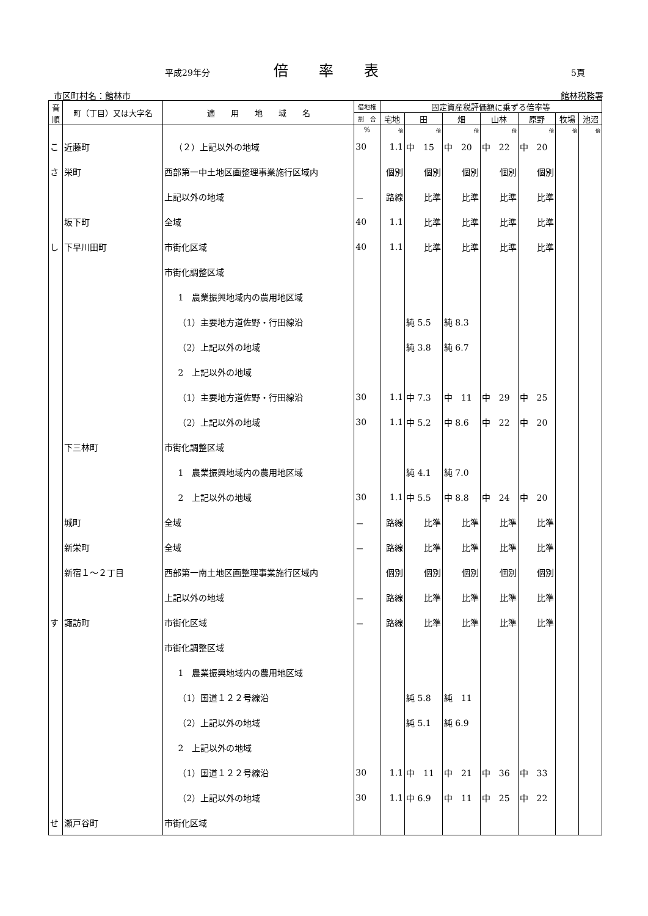平成29年分 倍率表 5頁
市区町村名：館林市 館林税務署
| 音 順 | 町（丁目）又は大字名 | 適 用 地 域 名 | 借地権 | 固定資産税評価額に乗ずる倍率等 | | | | | | |
| --- | --- | --- | --- | --- | --- | --- | --- | --- | --- | --- |
| | | | 割 合 | 宅地 | 田 | 畑 | 山林 | 原野 | 牧場 | 池沼 |
| | | | % | 倍 | 倍 | 倍 | 倍 | 倍 | 倍 | 倍 |
| こ | 近藤町 | （２）上記以外の地域 | 30 | 1.1 | 中 15 | 中 20 | 中 22 | 中 20 | | |
| さ | 栄町 | 西部第一中土地区画整理事業施行区域内 | | 個別 | 個別 | 個別 | 個別 | 個別 | | |
| | | 上記以外の地域 | － | 路線 | 比準 | 比準 | 比準 | 比準 | | |
| | 坂下町 | 全域 | 40 | 1.1 | 比準 | 比準 | 比準 | 比準 | | |
| し | 下早川田町 | 市街化区域 | 40 | 1.1 | 比準 | 比準 | 比準 | 比準 | | |
| | | 市街化調整区域 | | | | | | | | |
| | | 1 農業振興地域内の農用地区域 | | | | | | | | |
| | | （1）主要地方道佐野・行田線沿 | | | 純 5.5 | 純 8.3 | | | | |
| | | （2）上記以外の地域 | | | 純 3.8 | 純 6.7 | | | | |
| | | 2 上記以外の地域 | | | | | | | | |
| | | （1）主要地方道佐野・行田線沿 | 30 | 1.1 | 中 7.3 | 中 11 | 中 29 | 中 25 | | |
| | | （2）上記以外の地域 | 30 | 1.1 | 中 5.2 | 中 8.6 | 中 22 | 中 20 | | |
| | 下三林町 | 市街化調整区域 | | | | | | | | |
| | | 1 農業振興地域内の農用地区域 | | | 純 4.1 | 純 7.0 | | | | |
| | | 2 上記以外の地域 | 30 | 1.1 | 中 5.5 | 中 8.8 | 中 24 | 中 20 | | |
| | 城町 | 全域 | － | 路線 | 比準 | 比準 | 比準 | 比準 | | |
| | 新栄町 | 全域 | － | 路線 | 比準 | 比準 | 比準 | 比準 | | |
| | 新宿１～２丁目 | 西部第一南土地区画整理事業施行区域内 | | 個別 | 個別 | 個別 | 個別 | 個別 | | |
| | | 上記以外の地域 | － | 路線 | 比準 | 比準 | 比準 | 比準 | | |
| す | 諏訪町 | 市街化区域 | － | 路線 | 比準 | 比準 | 比準 | 比準 | | |
| | | 市街化調整区域 | | | | | | | | |
| | | 1 農業振興地域内の農用地区域 | | | | | | | | |
| | | （1）国道１２２号線沿 | | | 純 5.8 | 純 11 | | | | |
| | | （2）上記以外の地域 | | | 純 5.1 | 純 6.9 | | | | |
| | | 2 上記以外の地域 | | | | | | | | |
| | | （1）国道１２２号線沿 | 30 | 1.1 | 中 11 | 中 21 | 中 36 | 中 33 | | |
| | | （2）上記以外の地域 | 30 | 1.1 | 中 6.9 | 中 11 | 中 25 | 中 22 | | |
| せ | 瀬戸谷町 | 市街化区域 | | | | | | | | |